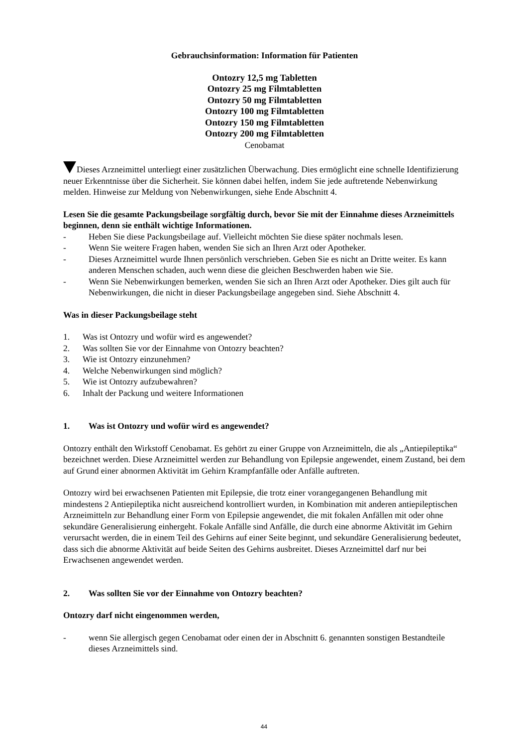Gebrauchsinformation: Information für Patienten
Ontozry 12,5 mg Tabletten
Ontozry 25 mg Filmtabletten
Ontozry 50 mg Filmtabletten
Ontozry 100 mg Filmtabletten
Ontozry 150 mg Filmtabletten
Ontozry 200 mg Filmtabletten
Cenobamat
Dieses Arzneimittel unterliegt einer zusätzlichen Überwachung. Dies ermöglicht eine schnelle Identifizierung neuer Erkenntnisse über die Sicherheit. Sie können dabei helfen, indem Sie jede auftretende Nebenwirkung melden. Hinweise zur Meldung von Nebenwirkungen, siehe Ende Abschnitt 4.
Lesen Sie die gesamte Packungsbeilage sorgfältig durch, bevor Sie mit der Einnahme dieses Arzneimittels beginnen, denn sie enthält wichtige Informationen.
- Heben Sie diese Packungsbeilage auf. Vielleicht möchten Sie diese später nochmals lesen.
- Wenn Sie weitere Fragen haben, wenden Sie sich an Ihren Arzt oder Apotheker.
- Dieses Arzneimittel wurde Ihnen persönlich verschrieben. Geben Sie es nicht an Dritte weiter. Es kann anderen Menschen schaden, auch wenn diese die gleichen Beschwerden haben wie Sie.
- Wenn Sie Nebenwirkungen bemerken, wenden Sie sich an Ihren Arzt oder Apotheker. Dies gilt auch für Nebenwirkungen, die nicht in dieser Packungsbeilage angegeben sind. Siehe Abschnitt 4.
Was in dieser Packungsbeilage steht
1. Was ist Ontozry und wofür wird es angewendet?
2. Was sollten Sie vor der Einnahme von Ontozry beachten?
3. Wie ist Ontozry einzunehmen?
4. Welche Nebenwirkungen sind möglich?
5. Wie ist Ontozry aufzubewahren?
6. Inhalt der Packung und weitere Informationen
1. Was ist Ontozry und wofür wird es angewendet?
Ontozry enthält den Wirkstoff Cenobamat. Es gehört zu einer Gruppe von Arzneimitteln, die als „Antiepileptika“ bezeichnet werden. Diese Arzneimittel werden zur Behandlung von Epilepsie angewendet, einem Zustand, bei dem auf Grund einer abnormen Aktivität im Gehirn Krampfanfälle oder Anfälle auftreten.
Ontozry wird bei erwachsenen Patienten mit Epilepsie, die trotz einer vorangegangenen Behandlung mit mindestens 2 Antiepileptika nicht ausreichend kontrolliert wurden, in Kombination mit anderen antiepileptischen Arzneimitteln zur Behandlung einer Form von Epilepsie angewendet, die mit fokalen Anfällen mit oder ohne sekundäre Generalisierung einhergeht. Fokale Anfälle sind Anfälle, die durch eine abnorme Aktivität im Gehirn verursacht werden, die in einem Teil des Gehirns auf einer Seite beginnt, und sekundäre Generalisierung bedeutet, dass sich die abnorme Aktivität auf beide Seiten des Gehirns ausbreitet. Dieses Arzneimittel darf nur bei Erwachsenen angewendet werden.
2. Was sollten Sie vor der Einnahme von Ontozry beachten?
Ontozry darf nicht eingenommen werden,
- wenn Sie allergisch gegen Cenobamat oder einen der in Abschnitt 6. genannten sonstigen Bestandteile dieses Arzneimittels sind.
44